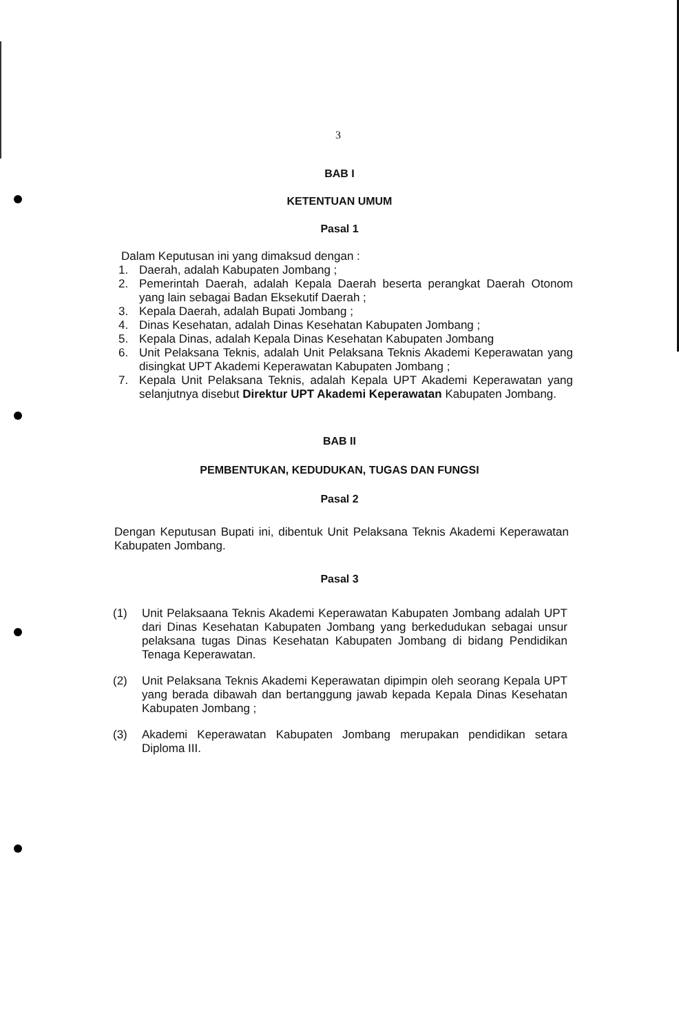3
BAB I
KETENTUAN UMUM
Pasal 1
Dalam Keputusan ini yang dimaksud dengan :
1. Daerah, adalah Kabupaten Jombang ;
2. Pemerintah Daerah, adalah Kepala Daerah beserta perangkat Daerah Otonom yang lain sebagai Badan Eksekutif Daerah ;
3. Kepala Daerah, adalah Bupati Jombang ;
4. Dinas Kesehatan, adalah Dinas Kesehatan Kabupaten Jombang ;
5. Kepala Dinas, adalah Kepala Dinas Kesehatan Kabupaten Jombang
6. Unit Pelaksana Teknis, adalah Unit Pelaksana Teknis Akademi Keperawatan yang disingkat UPT Akademi Keperawatan Kabupaten Jombang ;
7. Kepala Unit Pelaksana Teknis, adalah Kepala UPT Akademi Keperawatan yang selanjutnya disebut Direktur UPT Akademi Keperawatan Kabupaten Jombang.
BAB II
PEMBENTUKAN, KEDUDUKAN, TUGAS DAN FUNGSI
Pasal 2
Dengan Keputusan Bupati ini, dibentuk Unit Pelaksana Teknis Akademi Keperawatan Kabupaten Jombang.
Pasal 3
(1) Unit Pelaksaana Teknis Akademi Keperawatan Kabupaten Jombang adalah UPT dari Dinas Kesehatan Kabupaten Jombang yang berkedudukan sebagai unsur pelaksana tugas Dinas Kesehatan Kabupaten Jombang di bidang Pendidikan Tenaga Keperawatan.
(2) Unit Pelaksana Teknis Akademi Keperawatan dipimpin oleh seorang Kepala UPT yang berada dibawah dan bertanggung jawab kepada Kepala Dinas Kesehatan Kabupaten Jombang ;
(3) Akademi Keperawatan Kabupaten Jombang merupakan pendidikan setara Diploma III.